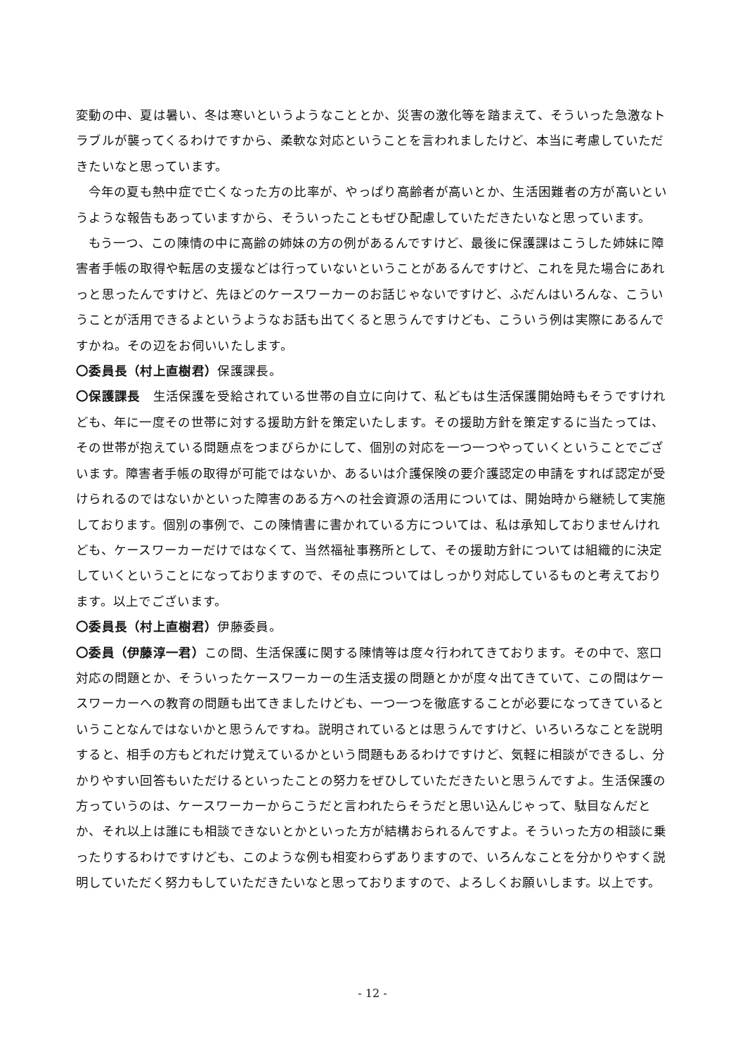変動の中、夏は暑い、冬は寒いというようなこととか、災害の激化等を踏まえて、そういった急激なトラブルが襲ってくるわけですから、柔軟な対応ということを言われましたけど、本当に考慮していただきたいなと思っています。
今年の夏も熱中症で亡くなった方の比率が、やっぱり高齢者が高いとか、生活困難者の方が高いというような報告もあっていますから、そういったこともぜひ配慮していただきたいなと思っています。
もう一つ、この陳情の中に高齢の姉妹の方の例があるんですけど、最後に保護課はこうした姉妹に障害者手帳の取得や転居の支援などは行っていないということがあるんですけど、これを見た場合にあれっと思ったんですけど、先ほどのケースワーカーのお話じゃないですけど、ふだんはいろんな、こういうことが活用できるよというようなお話も出てくると思うんですけども、こういう例は実際にあるんですかね。その辺をお伺いいたします。
〇委員長（村上直樹君）保護課長。
〇保護課長　生活保護を受給されている世帯の自立に向けて、私どもは生活保護開始時もそうですけれども、年に一度その世帯に対する援助方針を策定いたします。その援助方針を策定するに当たっては、その世帯が抱えている問題点をつまびらかにして、個別の対応を一つ一つやっていくということでございます。障害者手帳の取得が可能ではないか、あるいは介護保険の要介護認定の申請をすれば認定が受けられるのではないかといった障害のある方への社会資源の活用については、開始時から継続して実施しております。個別の事例で、この陳情書に書かれている方については、私は承知しておりませんけれども、ケースワーカーだけではなくて、当然福祉事務所として、その援助方針については組織的に決定していくということになっておりますので、その点についてはしっかり対応しているものと考えております。以上でございます。
〇委員長（村上直樹君）伊藤委員。
〇委員（伊藤淳一君）この間、生活保護に関する陳情等は度々行われてきております。その中で、窓口対応の問題とか、そういったケースワーカーの生活支援の問題とかが度々出てきていて、この間はケースワーカーへの教育の問題も出てきましたけども、一つ一つを徹底することが必要になってきているということなんではないかと思うんですね。説明されているとは思うんですけど、いろいろなことを説明すると、相手の方もどれだけ覚えているかという問題もあるわけですけど、気軽に相談ができるし、分かりやすい回答もいただけるといったことの努力をぜひしていただきたいと思うんですよ。生活保護の方っていうのは、ケースワーカーからこうだと言われたらそうだと思い込んじゃって、駄目なんだとか、それ以上は誰にも相談できないとかといった方が結構おられるんですよ。そういった方の相談に乗ったりするわけですけども、このような例も相変わらずありますので、いろんなことを分かりやすく説明していただく努力もしていただきたいなと思っておりますので、よろしくお願いします。以上です。
- 12 -